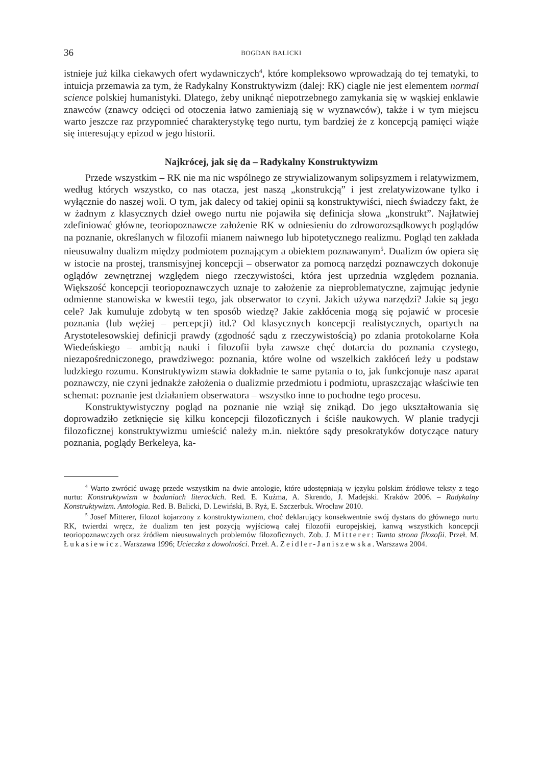36 BOGDAN BALICKI
istnieje już kilka ciekawych ofert wydawniczych<sup>4</sup>, które kompleksowo wprowadzają do tej tematyki, to intuicja przemawia za tym, że Radykalny Konstruktywizm (dalej: RK) ciągle nie jest elementem normal science polskiej humanistyki. Dlatego, żeby uniknąć niepotrzebnego zamykania się w wąskiej enklawie znawców (znawcy odcięci od otoczenia łatwo zamieniają się w wyznawców), także i w tym miejscu warto jeszcze raz przypomnieć charakterystykę tego nurtu, tym bardziej że z koncepcją pamięci wiąże się interesujący epizod w jego historii.
Najkrócej, jak się da – Radykalny Konstruktywizm
Przede wszystkim – RK nie ma nic wspólnego ze strywializowanym solipsyzmem i relatywizmem, według których wszystko, co nas otacza, jest naszą „konstrukcją” i jest zrelatywizowane tylko i wyłącznie do naszej woli. O tym, jak dalecy od takiej opinii są konstruktywiści, niech świadczy fakt, że w żadnym z klasycznych dzieł owego nurtu nie pojawiła się definicja słowa „konstrukt”. Najłatwiej zdefiniować główne, teoriopoznawcze założenie RK w odniesieniu do zdroworozsądkowych poglądów na poznanie, określanych w filozofii mianem naiwnego lub hipotetycznego realizmu. Pogląd ten zakłada nieusuwalny dualizm między podmiotem poznającym a obiektem poznawanym<sup>5</sup>. Dualizm ów opiera się w istocie na prostej, transmisyjnej koncepcji – obserwator za pomocą narzędzi poznawczych dokonuje oglądów zewnętrznej względem niego rzeczywistości, która jest uprzednia względem poznania. Większość koncepcji teoriopoznawczych uznaje to założenie za nieproblematyczne, zajmując jedynie odmienne stanowiska w kwestii tego, jak obserwator to czyni. Jakich używa narzędzi? Jakie są jego cele? Jak kumuluje zdobytą w ten sposób wiedzę? Jakie zakłócenia mogą się pojawić w procesie poznania (lub wężiej – percepcji) itd.? Od klasycznych koncepcji realistycznych, opartych na Arystotelesowskiej definicji prawdy (zgodność sądu z rzeczywistością) po zdania protokolarne Koła Wiedeńskiego – ambicją nauki i filozofii była zawsze chęć dotarcia do poznania czystego, niezapośredniczonego, prawdziwego: poznania, które wolne od wszelkich zakłóceń leży u podstaw ludzkiego rozumu. Konstruktywizm stawia dokładnie te same pytania o to, jak funkcjonuje nasz aparat poznawczy, nie czyni jednakże założenia o dualizmie przedmiotu i podmiotu, upraszczając właściwie ten schemat: poznanie jest działaniem obserwatora – wszystko inne to pochodne tego procesu.
Konstruktywistyczny pogląd na poznanie nie wziął się znikąd. Do jego ukształtowania się doprowadziło zetknięcie się kilku koncepcji filozoficznych i ściśle naukowych. W planie tradycji filozoficznej konstruktywizmu umieścić należy m.in. niektóre sądy presokratyków dotyczące natury poznania, poglądy Berkeleya, ka-
<sup>4</sup> Warto zwrócić uwagę przede wszystkim na dwie antologie, które udostępniają w języku polskim źródłowe teksty z tego nurtu: Konstruktywizm w badaniach literackich. Red. E. Kuźma, A. Skrendo, J. Madejski. Kraków 2006. – Radykalny Konstruktywizm. Antologia. Red. B. Balicki, D. Lewiński, B. Ryż, E. Szczerbuk. Wrocław 2010.
<sup>5</sup> Josef Mitterer, filozof kojarzony z konstruktywizmem, choć deklarujący konsekwentnie swój dystans do głównego nurtu RK, twierdzi wręcz, że dualizm ten jest pozycją wyjściową całej filozofii europejskiej, kanwą wszystkich koncepcji teoriopoznawczych oraz źródłem nieusuwalnych problemów filozoficznych. Zob. J. Mitterer: Tamta strona filozofii. Przeł. M. Łukasiewicz. Warszawa 1996; Ucieczka z dowolności. Przeł. A. Zeidler-Janiszewska. Warszawa 2004.